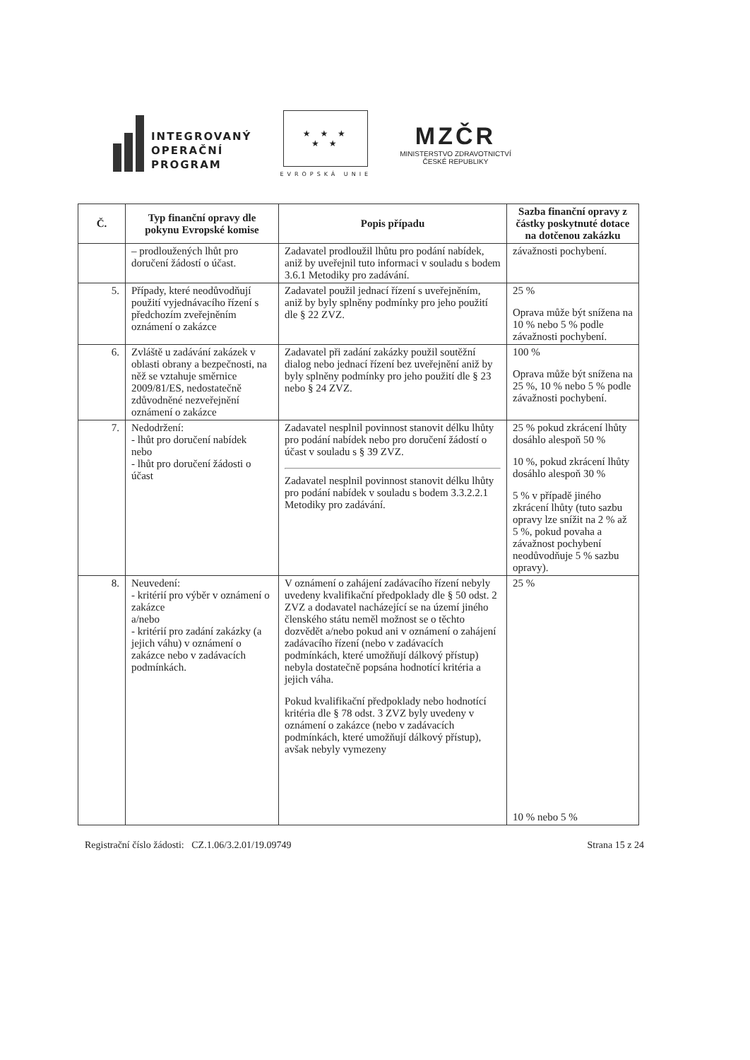INTEGROVANÝ
OPERAČNÍ
PROGRAM
★ ★ ★
★ ★
EVROPSKÁ UNIE
MZČR
MINISTERSTVO ZDRAVOTNICTVÍ
ČESKÉ REPUBLIKY
| Č. | Typ finanční opravy dle pokynu Evropské komise | Popis případu | Sazba finanční opravy z částky poskytnuté dotace na dotčenou zakázku |
| --- | --- | --- | --- |
| | – prodloužených lhůt pro doručení žádostí o účast. | Zadavatel prodloužil lhůtu pro podání nabídek, aniž by uveřejnil tuto informaci v souladu s bodem 3.6.1 Metodiky pro zadávání. | závažnosti pochybení. |
| 5. | Případy, které neodůvodňují použití vyjednávacího řízení s předchozím zveřejněním oznámení o zakázce | Zadavatel použil jednací řízení s uveřejněním, aniž by byly splněny podmínky pro jeho použití dle § 22 ZVZ. | 25 % Oprava může být snížena na 10 % nebo 5 % podle závažnosti pochybení. |
| 6. | Zvláště u zadávání zakázek v oblasti obrany a bezpečnosti, na něž se vztahuje směrnice 2009/81/ES, nedostatečně zdůvodněné nezveřejnění oznámení o zakázce | Zadavatel při zadání zakázky použil soutěžní dialog nebo jednací řízení bez uveřejnění aniž by byly splněny podmínky pro jeho použití dle § 23 nebo § 24 ZVZ. | 100 % Oprava může být snížena na 25 %, 10 % nebo 5 % podle závažnosti pochybení. |
| 7. | Nedodržení: - lhůt pro doručení nabídek nebo - lhůt pro doručení žádosti o účast | Zadavatel nesplnil povinnost stanovit délku lhůty pro podání nabídek nebo pro doručení žádostí o účast v souladu s § 39 ZVZ. Zadavatel nesplnil povinnost stanovit délku lhůty pro podání nabídek v souladu s bodem 3.3.2.2.1 Metodiky pro zadávání. | 25 % pokud zkrácení lhůty dosáhlo alespoň 50 % 10 %, pokud zkrácení lhůty dosáhlo alespoň 30 % 5 % v případě jiného zkrácení lhůty (tuto sazbu opravy lze snížit na 2 % až 5 %, pokud povaha a závažnost pochybení neodůvodňuje 5 % sazbu opravy). |
| 8. | Neuvedení: - kritérií pro výběr v oznámení o zakázce a/nebo - kritérií pro zadání zakázky (a jejich váhu) v oznámení o zakázce nebo v zadávacích podmínkách. | V oznámení o zahájení zadávacího řízení nebyly uvedeny kvalifikační předpoklady dle § 50 odst. 2 ZVZ a dodavatel nacházející se na území jiného členského státu neměl možnost se o těchto dozvědět a/nebo pokud ani v oznámení o zahájení zadávacího řízení (nebo v zadávacích podmínkách, které umožňují dálkový přístup) nebyla dostatečně popsána hodnotící kritéria a jejich váha. Pokud kvalifikační předpoklady nebo hodnotící kritéria dle § 78 odst. 3 ZVZ byly uvedeny v oznámení o zakázce (nebo v zadávacích podmínkách, které umožňují dálkový přístup), avšak nebyly vymezeny | 25 % 10 % nebo 5 % |
Registrační číslo žádosti: CZ.1.06/3.2.01/19.09749 Strana 15 z 24